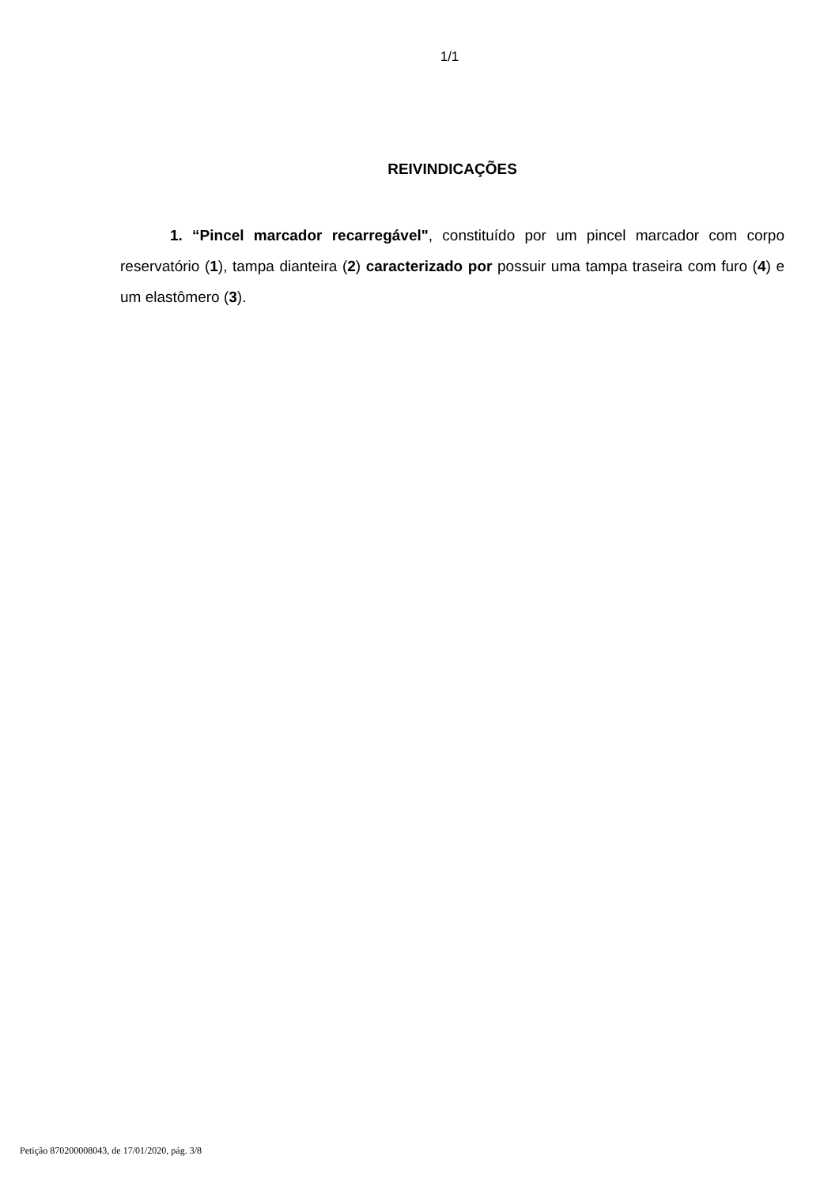1/1
REIVINDICAÇÕES
1. “Pincel marcador recarregável", constituído por um pincel marcador com corpo reservatório (1), tampa dianteira (2) caracterizado por possuir uma tampa traseira com furo (4) e um elastômero (3).
Petição 870200008043, de 17/01/2020, pág. 3/8